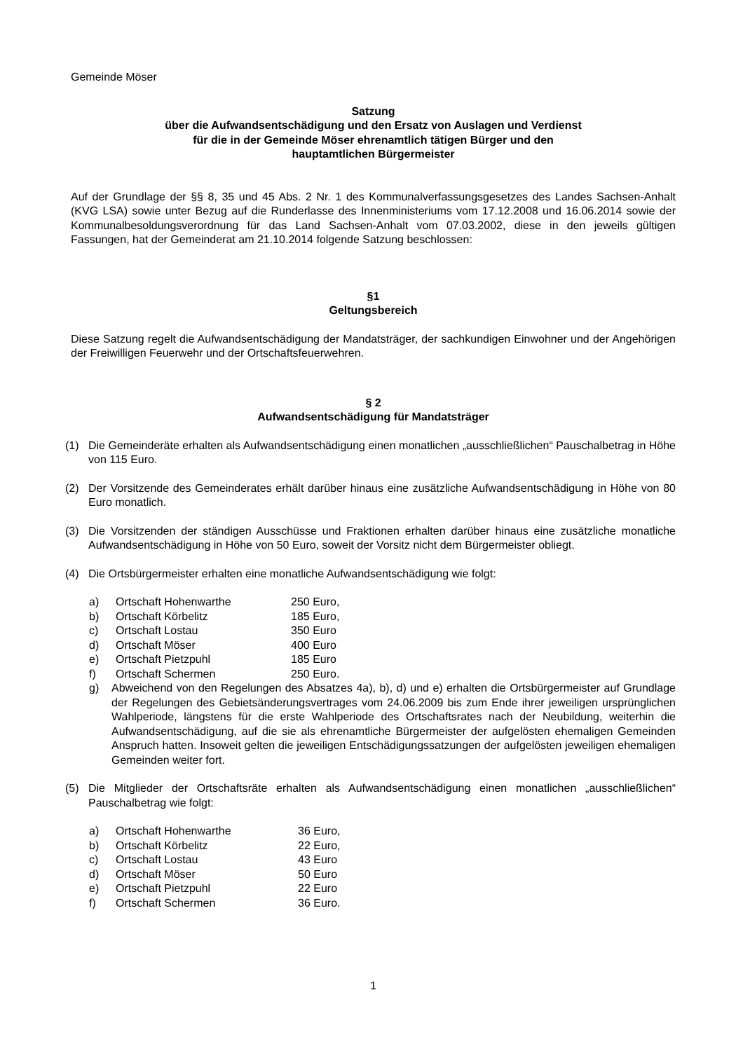Gemeinde Möser
Satzung
über die Aufwandsentschädigung und den Ersatz von Auslagen und Verdienst
für die in der Gemeinde Möser ehrenamtlich tätigen Bürger und den
hauptamtlichen Bürgermeister
Auf der Grundlage der §§ 8, 35 und 45 Abs. 2 Nr. 1 des Kommunalverfassungsgesetzes des Landes Sachsen-Anhalt (KVG LSA) sowie unter Bezug auf die Runderlasse des Innenministeriums vom 17.12.2008 und 16.06.2014 sowie der Kommunalbesoldungsverordnung für das Land Sachsen-Anhalt vom 07.03.2002, diese in den jeweils gültigen Fassungen, hat der Gemeinderat am 21.10.2014 folgende Satzung beschlossen:
§1
Geltungsbereich
Diese Satzung regelt die Aufwandsentschädigung der Mandatsträger, der sachkundigen Einwohner und der Angehörigen der Freiwilligen Feuerwehr und der Ortschaftsfeuerwehren.
§ 2
Aufwandsentschädigung für Mandatsträger
(1) Die Gemeinderäte erhalten als Aufwandsentschädigung einen monatlichen „ausschließlichen“ Pauschalbetrag in Höhe von 115 Euro.
(2) Der Vorsitzende des Gemeinderates erhält darüber hinaus eine zusätzliche Aufwandsentschädigung in Höhe von 80 Euro monatlich.
(3) Die Vorsitzenden der ständigen Ausschüsse und Fraktionen erhalten darüber hinaus eine zusätzliche monatliche Aufwandsentschädigung in Höhe von 50 Euro, soweit der Vorsitz nicht dem Bürgermeister obliegt.
(4) Die Ortsbürgermeister erhalten eine monatliche Aufwandsentschädigung wie folgt:
a) Ortschaft Hohenwarthe 250 Euro,
b) Ortschaft Körbelitz 185 Euro,
c) Ortschaft Lostau 350 Euro
d) Ortschaft Möser 400 Euro
e) Ortschaft Pietzpuhl 185 Euro
f) Ortschaft Schermen 250 Euro.
g) Abweichend von den Regelungen des Absatzes 4a), b), d) und e) erhalten die Ortsbürgermeister auf Grundlage der Regelungen des Gebietsänderungsvertrages vom 24.06.2009 bis zum Ende ihrer jeweiligen ursprünglichen Wahlperiode, längstens für die erste Wahlperiode des Ortschaftsrates nach der Neubildung, weiterhin die Aufwandsentschädigung, auf die sie als ehrenamtliche Bürgermeister der aufgelösten ehemaligen Gemeinden Anspruch hatten. Insoweit gelten die jeweiligen Entschädigungssatzungen der aufgelösten jeweiligen ehemaligen Gemeinden weiter fort.
(5) Die Mitglieder der Ortschaftsräte erhalten als Aufwandsentschädigung einen monatlichen „ausschließlichen“ Pauschalbetrag wie folgt:
a) Ortschaft Hohenwarthe 36 Euro,
b) Ortschaft Körbelitz 22 Euro,
c) Ortschaft Lostau 43 Euro
d) Ortschaft Möser 50 Euro
e) Ortschaft Pietzpuhl 22 Euro
f) Ortschaft Schermen 36 Euro.
1